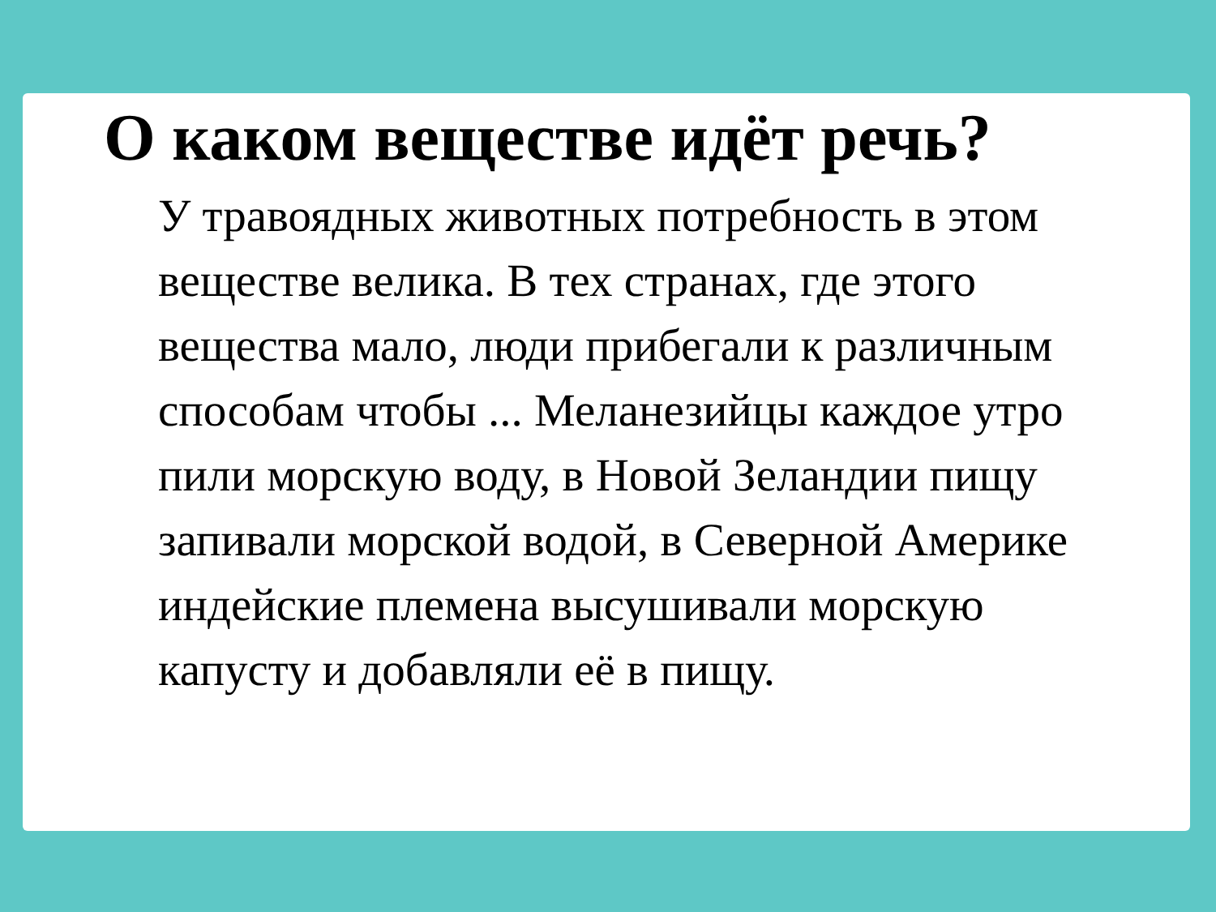О каком веществе идёт речь?
У травоядных животных потребность в этом веществе велика. В тех странах, где этого вещества мало, люди прибегали к различным способам чтобы ... Меланезийцы каждое утро пили морскую воду, в Новой Зеландии пищу запивали морской водой, в Северной Америке индейские племена высушивали морскую капусту и добавляли её в пищу.